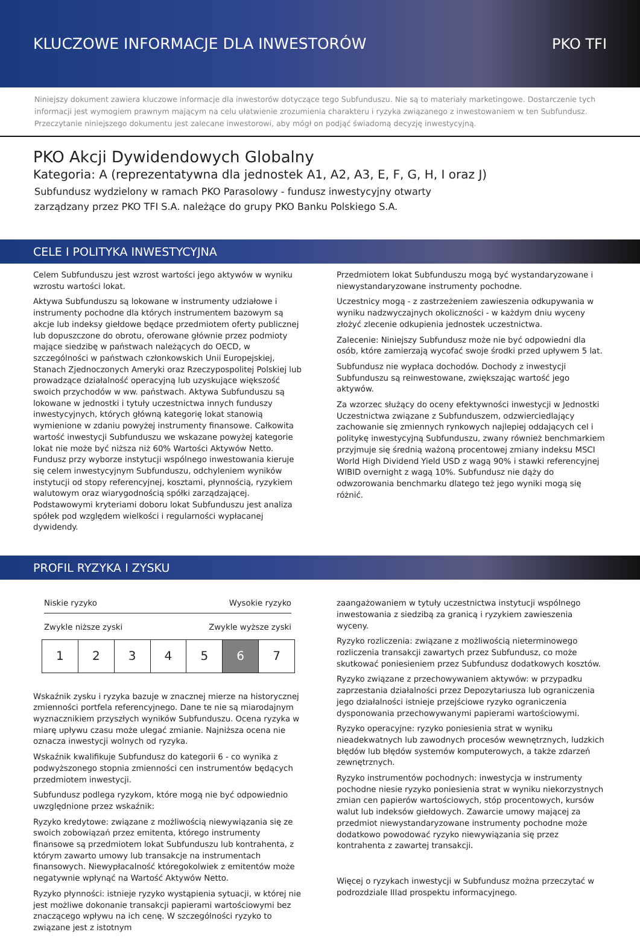KLUCZOWE INFORMACJE DLA INWESTORÓW
PKO TFI
Niniejszy dokument zawiera kluczowe informacje dla inwestorów dotyczące tego Subfunduszu. Nie są to materiały marketingowe. Dostarczenie tych informacji jest wymogiem prawnym mającym na celu ułatwienie zrozumienia charakteru i ryzyka związanego z inwestowaniem w ten Subfundusz. Przeczytanie niniejszego dokumentu jest zalecane inwestorowi, aby mógł on podjąć świadomą decyzję inwestycyjną.
PKO Akcji Dywidendowych Globalny
Kategoria: A (reprezentatywna dla jednostek A1, A2, A3, E, F, G, H, I oraz J)
Subfundusz wydzielony w ramach PKO Parasolowy - fundusz inwestycyjny otwarty
zarządzany przez PKO TFI S.A. należące do grupy PKO Banku Polskiego S.A.
CELE I POLITYKA INWESTYCYJNA
Celem Subfunduszu jest wzrost wartości jego aktywów w wyniku wzrostu wartości lokat.
Aktywa Subfunduszu są lokowane w instrumenty udziałowe i instrumenty pochodne dla których instrumentem bazowym są akcje lub indeksy giełdowe będące przedmiotem oferty publicznej lub dopuszczone do obrotu, oferowane głównie przez podmioty mające siedzibę w państwach należących do OECD, w szczególności w państwach członkowskich Unii Europejskiej, Stanach Zjednoczonych Ameryki oraz Rzeczypospolitej Polskiej lub prowadzące działalność operacyjną lub uzyskujące większość swoich przychodów w ww. państwach. Aktywa Subfunduszu są lokowane w jednostki i tytuły uczestnictwa innych funduszy inwestycyjnych, których główną kategorię lokat stanowią wymienione w zdaniu powyżej instrumenty finansowe. Całkowita wartość inwestycji Subfunduszu we wskazane powyżej kategorie lokat nie może być niższa niż 60% Wartości Aktywów Netto. Fundusz przy wyborze instytucji wspólnego inwestowania kieruje się celem inwestycyjnym Subfunduszu, odchyleniem wyników instytucji od stopy referencyjnej, kosztami, płynnością, ryzykiem walutowym oraz wiarygodnością spółki zarządzającej. Podstawowymi kryteriami doboru lokat Subfunduszu jest analiza spółek pod względem wielkości i regularności wypłacanej dywidendy.
Przedmiotem lokat Subfunduszu mogą być wystandaryzowane i niewystandaryzowane instrumenty pochodne.
Uczestnicy mogą - z zastrzeżeniem zawieszenia odkupywania w wyniku nadzwyczajnych okoliczności - w każdym dniu wyceny złożyć zlecenie odkupienia jednostek uczestnictwa.
Zalecenie: Niniejszy Subfundusz może nie być odpowiedni dla osób, które zamierzają wycofać swoje środki przed upływem 5 lat.
Subfundusz nie wypłaca dochodów. Dochody z inwestycji Subfunduszu są reinwestowane, zwiększając wartość jego aktywów.
Za wzorzec służący do oceny efektywności inwestycji w Jednostki Uczestnictwa związane z Subfunduszem, odzwierciedlający zachowanie się zmiennych rynkowych najlepiej oddających cel i politykę inwestycyjną Subfunduszu, zwany również benchmarkiem przyjmuje się średnią ważoną procentowej zmiany indeksu MSCI World High Dividend Yield USD z wagą 90% i stawki referencyjnej WIBID overnight z wagą 10%. Subfundusz nie dąży do odwzorowania benchmarku dlatego też jego wyniki mogą się różnić.
PROFIL RYZYKA I ZYSKU
Niskie ryzyko Wysokie ryzyko
Zwykle niższe zyski Zwykle wyższe zyski
| 1 | 2 | 3 | 4 | 5 | 6 | 7 |
Wskaźnik zysku i ryzyka bazuje w znacznej mierze na historycznej zmienności portfela referencyjnego. Dane te nie są miarodajnym wyznacznikiem przyszłych wyników Subfunduszu. Ocena ryzyka w miarę upływu czasu może ulegać zmianie. Najniższa ocena nie oznacza inwestycji wolnych od ryzyka.
Wskaźnik kwalifikuje Subfundusz do kategorii 6 - co wynika z podwyższonego stopnia zmienności cen instrumentów będących przedmiotem inwestycji.
Subfundusz podlega ryzykom, które mogą nie być odpowiednio uwzględnione przez wskaźnik:
Ryzyko kredytowe: związane z możliwością niewywiązania się ze swoich zobowiązań przez emitenta, którego instrumenty finansowe są przedmiotem lokat Subfunduszu lub kontrahenta, z którym zawarto umowy lub transakcje na instrumentach finansowych. Niewypłacalność któregokolwiek z emitentów może negatywnie wpłynąć na Wartość Aktywów Netto.
Ryzyko płynności: istnieje ryzyko wystąpienia sytuacji, w której nie jest możliwe dokonanie transakcji papierami wartościowymi bez znaczącego wpływu na ich cenę. W szczególności ryzyko to związane jest z istotnym
zaangażowaniem w tytuły uczestnictwa instytucji wspólnego inwestowania z siedzibą za granicą i ryzykiem zawieszenia wyceny.
Ryzyko rozliczenia: związane z możliwością nieterminowego rozliczenia transakcji zawartych przez Subfundusz, co może skutkować poniesieniem przez Subfundusz dodatkowych kosztów.
Ryzyko związane z przechowywaniem aktywów: w przypadku zaprzestania działalności przez Depozytariusza lub ograniczenia jego działalności istnieje przejściowe ryzyko ograniczenia dysponowania przechowywanymi papierami wartościowymi.
Ryzyko operacyjne: ryzyko poniesienia strat w wyniku nieadekwatnych lub zawodnych procesów wewnętrznych, ludzkich błędów lub błędów systemów komputerowych, a także zdarzeń zewnętrznych.
Ryzyko instrumentów pochodnych: inwestycja w instrumenty pochodne niesie ryzyko poniesienia strat w wyniku niekorzystnych zmian cen papierów wartościowych, stóp procentowych, kursów walut lub indeksów giełdowych. Zawarcie umowy mającej za przedmiot niewystandaryzowane instrumenty pochodne może dodatkowo powodować ryzyko niewywiązania się przez kontrahenta z zawartej transakcji.
Więcej o ryzykach inwestycji w Subfundusz można przeczytać w podrozdziale IIIad prospektu informacyjnego.